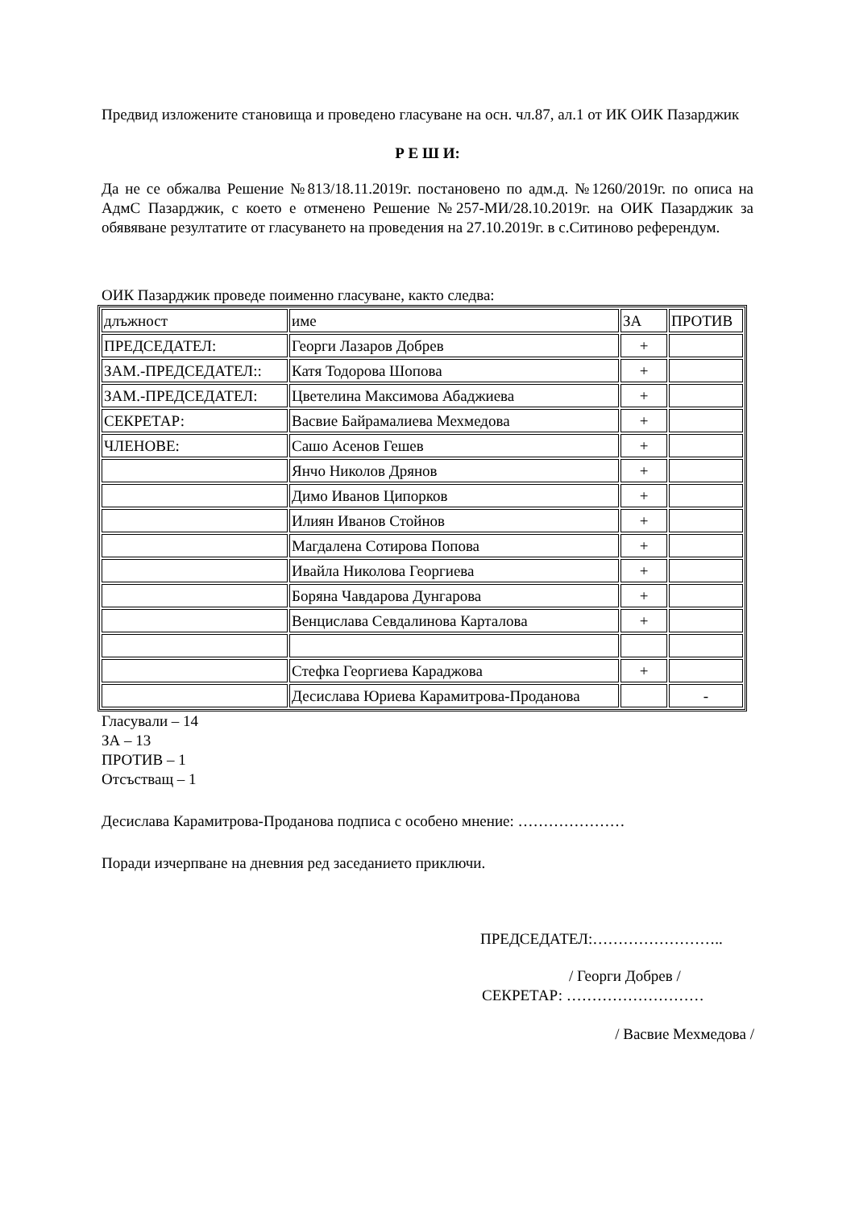Предвид изложените становища и проведено гласуване на осн. чл.87, ал.1 от ИК ОИК Пазарджик
Р Е Ш И:
Да не се обжалва Решение №813/18.11.2019г. постановено по адм.д. №1260/2019г. по описа на АдмС Пазарджик, с което е отменено Решение №257-МИ/28.10.2019г. на ОИК Пазарджик за обявяване резултатите от гласуването на проведения на 27.10.2019г. в с.Ситиново референдум.
ОИК Пазарджик проведе поименно гласуване, както следва:
| длъжност | име | ЗА | ПРОТИВ |
| ПРЕДСЕДАТЕЛ: | Георги Лазаров Добрев | + | |
| ЗАМ.-ПРЕДСЕДАТЕЛ:: | Катя Тодорова Шопова | + | |
| ЗАМ.-ПРЕДСЕДАТЕЛ: | Цветелина Максимова Абаджиева | + | |
| СЕКРЕТАР: | Васвие Байрамалиева Мехмедова | + | |
| ЧЛЕНОВЕ: | Сашо Асенов Гешев | + | |
| | Янчо Николов Дрянов | + | |
| | Димо Иванов Ципорков | + | |
| | Илиян Иванов Стойнов | + | |
| | Магдалена Сотирова Попова | + | |
| | Ивайла Николова Георгиева | + | |
| | Боряна Чавдарова Дунгарова | + | |
| | Венцислава Севдалинова Карталова | + | |
| | Стефка Георгиева Караджова | + | |
| | Десислава Юриева Карамитрова-Проданова | | - |
Гласували – 14
ЗА – 13
ПРОТИВ – 1
Отсъстващ – 1
Десислава Карамитрова-Проданова подписа с особено мнение: …………………
Поради изчерпване на дневния ред заседанието приключи.
ПРЕДСЕДАТЕЛ:……………………..
/ Георги Добрев /
СЕКРЕТАР: ………………………
/ Васвие Мехмедова /